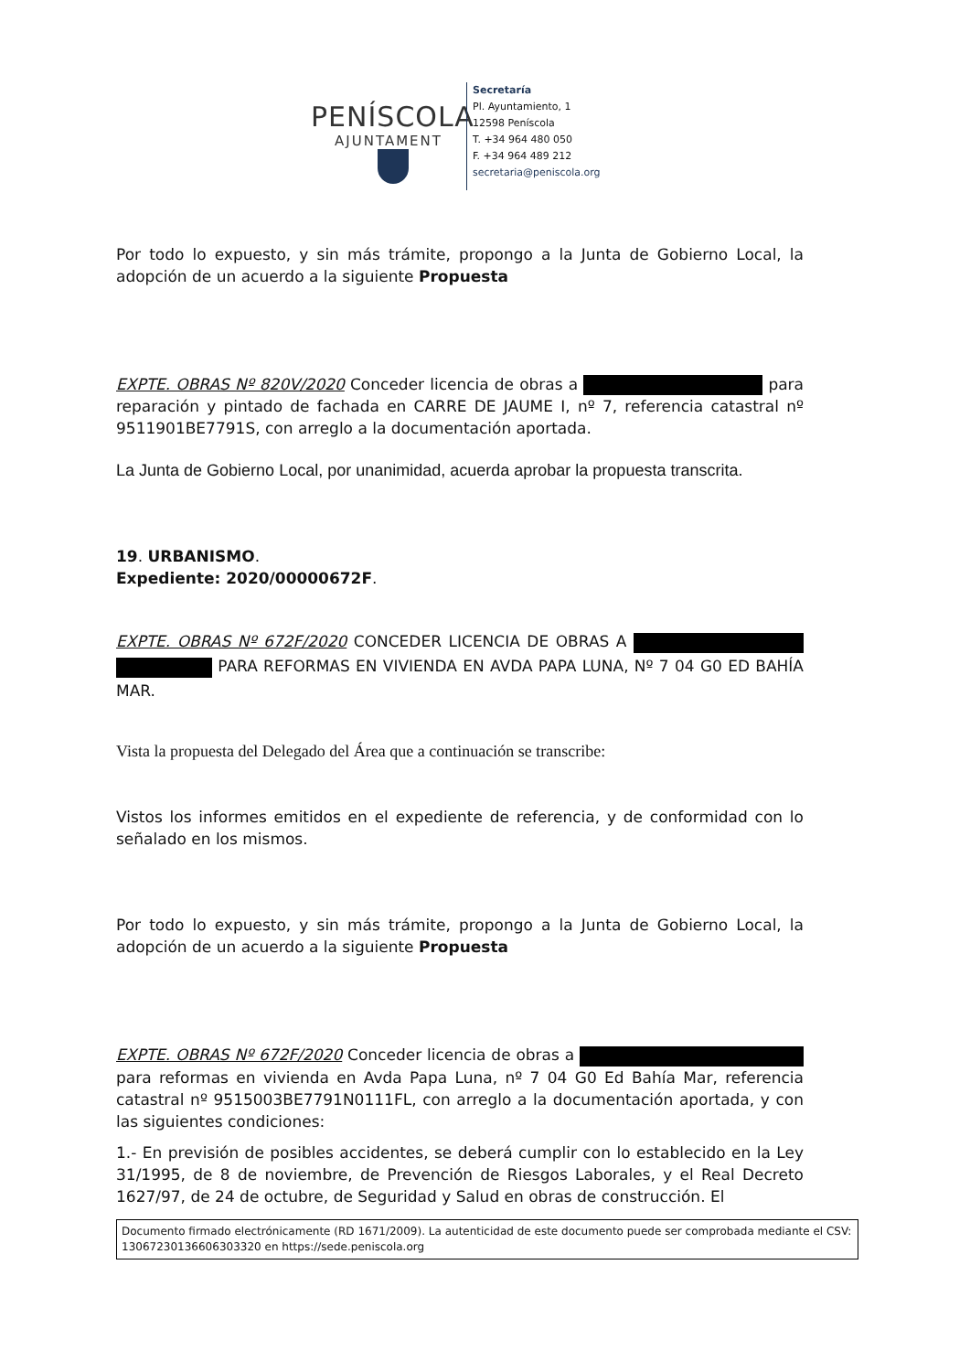PENÍSCOLA
AJUNTAMENT
Secretaría
Pl. Ayuntamiento, 1
12598 Peníscola
T. +34 964 480 050
F. +34 964 489 212
secretaria@peniscola.org
Por todo lo expuesto, y sin más trámite, propongo a la Junta de Gobierno Local, la adopción de un acuerdo a la siguiente Propuesta
EXPTE. OBRAS Nº 820V/2020 Conceder licencia de obras a para reparación y pintado de fachada en CARRE DE JAUME I, nº 7, referencia catastral nº 9511901BE7791S, con arreglo a la documentación aportada.
La Junta de Gobierno Local, por unanimidad, acuerda aprobar la propuesta transcrita.
19. URBANISMO.
Expediente: 2020/00000672F.
EXPTE. OBRAS Nº 672F/2020 CONCEDER LICENCIA DE OBRAS A PARA REFORMAS EN VIVIENDA EN AVDA PAPA LUNA, Nº 7 04 G0 ED BAHÍA MAR.
Vista la propuesta del Delegado del Área que a continuación se transcribe:
Vistos los informes emitidos en el expediente de referencia, y de conformidad con lo señalado en los mismos.
Por todo lo expuesto, y sin más trámite, propongo a la Junta de Gobierno Local, la adopción de un acuerdo a la siguiente Propuesta
EXPTE. OBRAS Nº 672F/2020 Conceder licencia de obras a para reformas en vivienda en Avda Papa Luna, nº 7 04 G0 Ed Bahía Mar, referencia catastral nº 9515003BE7791N0111FL, con arreglo a la documentación aportada, y con las siguientes condiciones:
1.- En previsión de posibles accidentes, se deberá cumplir con lo establecido en la Ley 31/1995, de 8 de noviembre, de Prevención de Riesgos Laborales, y el Real Decreto 1627/97, de 24 de octubre, de Seguridad y Salud en obras de construcción. El
Documento firmado electrónicamente (RD 1671/2009). La autenticidad de este documento puede ser comprobada mediante el CSV: 13067230136606303320 en https://sede.peniscola.org